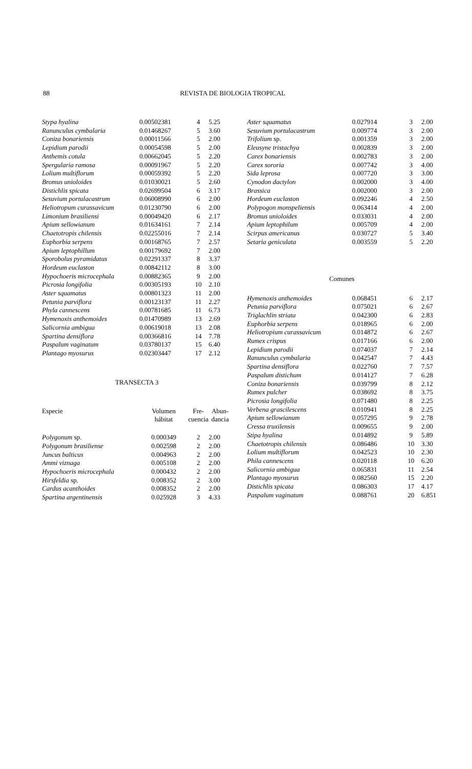88 REVISTA DE BIOLOGIA TROPICAL
| Stypa hyalina | 0.00502381 | 4 | 5.25 |
| Ranunculus cymbalaria | 0.01468267 | 5 | 3.60 |
| Coniza bonariensis | 0.00011566 | 5 | 2.00 |
| Lepidium parodii | 0.00054598 | 5 | 2.00 |
| Anthemis cotula | 0.00662045 | 5 | 2.20 |
| Spergularia ramosa | 0.00091967 | 5 | 2.20 |
| Lolium multiflorum | 0.00059392 | 5 | 2.20 |
| Bromus unioloides | 0.01030021 | 5 | 2.60 |
| Distichlis spicata | 0.02699504 | 6 | 3.17 |
| Sesuvium portulacastrum | 0.06008990 | 6 | 2.00 |
| Heliotropum curassavicum | 0.01230790 | 6 | 2.00 |
| Limonium brasiliensi | 0.00049420 | 6 | 2.17 |
| Apium sellowianum | 0.01634161 | 7 | 2.14 |
| Chaetotropis chilensis | 0.02255016 | 7 | 2.14 |
| Euphorbia serpens | 0.00168765 | 7 | 2.57 |
| Apium leptophillum | 0.00179692 | 7 | 2.00 |
| Sporobolus pyramidatus | 0.02291337 | 8 | 3.37 |
| Hordeum euclaston | 0.00842112 | 8 | 3.00 |
| Hypochoeris microcephala | 0.00882365 | 9 | 2.00 |
| Picrosia longifolia | 0.00305193 | 10 | 2.10 |
| Aster squamatus | 0.00801323 | 11 | 2.00 |
| Petunia parviflora | 0.00123137 | 11 | 2.27 |
| Phyla cannescens | 0.00781685 | 11 | 6.73 |
| Hymenoxis anthemoides | 0.01470989 | 13 | 2.69 |
| Salicornia ambigua | 0.00619018 | 13 | 2.08 |
| Spartina densiflora | 0.00366816 | 14 | 7.78 |
| Paspalum vaginatum | 0.03780137 | 15 | 6.40 |
| Plantago myosurus | 0.02303447 | 17 | 2.12 |
TRANSECTA 3
| Especie | Volumen hábitat | Fre- cuencia | Abun- dancia |
| --- | --- | --- | --- |
| Polygonum sp. | 0.000349 | 2 | 2.00 |
| Polygonum brasiliense | 0.002598 | 2 | 2.00 |
| Juncus balticus | 0.004963 | 2 | 2.00 |
| Ammi viznaga | 0.005108 | 2 | 2.00 |
| Hypochoeris microcephala | 0.000432 | 2 | 2.00 |
| Hirsfeldia sp. | 0.008352 | 2 | 3.00 |
| Cardus acanthoides | 0.008352 | 2 | 2.00 |
| Spartina argentinensis | 0.025928 | 3 | 4.33 |
| Aster squamatus | 0.027914 | 3 | 2.00 |
| Sesuvium portulacastrum | 0.009774 | 3 | 2.00 |
| Trifolium sp. | 0.001359 | 3 | 2.00 |
| Eleusyne tristachya | 0.002839 | 3 | 2.00 |
| Carex bonariensis | 0.002783 | 3 | 2.00 |
| Carex sororia | 0.007742 | 3 | 4.00 |
| Sida leprosa | 0.007720 | 3 | 3.00 |
| Cynodon dactylon | 0.002000 | 3 | 4.00 |
| Brassica | 0.002000 | 3 | 2.00 |
| Hordeum euclaston | 0.092246 | 4 | 2.50 |
| Polypogon monspeliensis | 0.063414 | 4 | 2.00 |
| Bromus unioloides | 0.033031 | 4 | 2.00 |
| Apium leptophilum | 0.005709 | 4 | 2.00 |
| Scirpus americanus | 0.030727 | 5 | 3.40 |
| Setaria geniculata | 0.003559 | 5 | 2.20 |
Comunes
| Hymenoxis anthemoides | 0.068451 | 6 | 2.17 |
| Petunia parviflora | 0.075021 | 6 | 2.67 |
| Triglachlin striata | 0.042300 | 6 | 2.83 |
| Euphorbia serpens | 0.018965 | 6 | 2.00 |
| Heliotropium curassavicum | 0.014872 | 6 | 2.67 |
| Rumex crispus | 0.017166 | 6 | 2.00 |
| Lepidium parodii | 0.074037 | 7 | 2.14 |
| Ranunculus cymbalaria | 0.042547 | 7 | 4.43 |
| Spartina densiflora | 0.022760 | 7 | 7.57 |
| Paspalum distichum | 0.014127 | 7 | 6.28 |
| Coniza bonariensis | 0.039799 | 8 | 2.12 |
| Rumex pulcher | 0.038692 | 8 | 3.75 |
| Picrosia longifolia | 0.071480 | 8 | 2.25 |
| Verbena grascilescens | 0.010941 | 8 | 2.25 |
| Apium sellowianum | 0.057295 | 9 | 2.78 |
| Cressa truxilensis | 0.009655 | 9 | 2.00 |
| Stipa hyalina | 0.014892 | 9 | 5.89 |
| Chaetotropis chilensis | 0.086486 | 10 | 3.30 |
| Lolium multiflorum | 0.042523 | 10 | 2.30 |
| Phila cannescens | 0.020118 | 10 | 6.20 |
| Salicornia ambigua | 0.065831 | 11 | 2.54 |
| Plantago myosurus | 0.082560 | 15 | 2.20 |
| Distichlis spicata | 0.086303 | 17 | 4.17 |
| Paspalum vaginatum | 0.088761 | 20 | 6.851 |